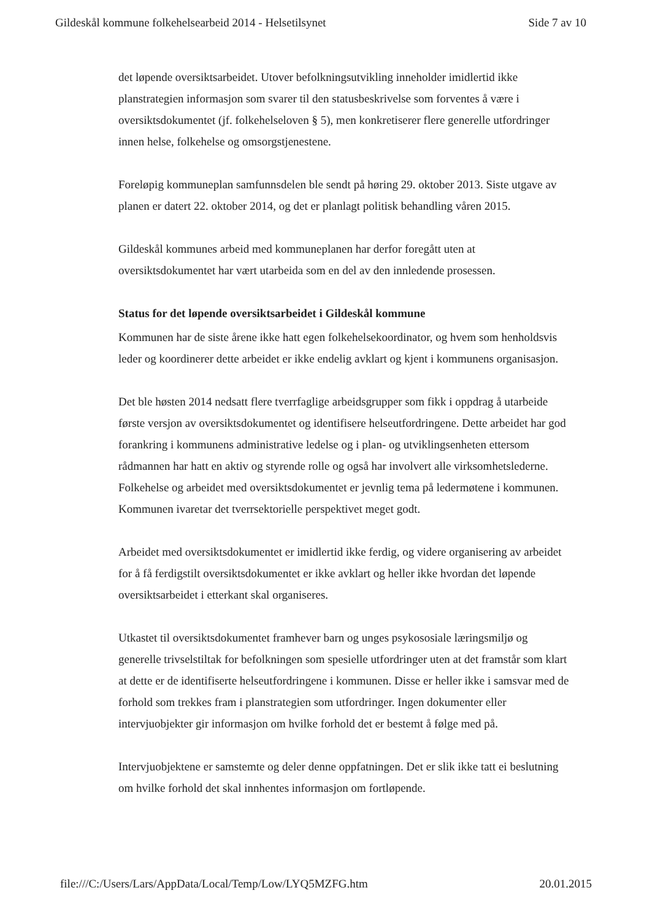Gildeskål kommune folkehelsearbeid 2014 - Helsetilsynet Side 7 av 10
det løpende oversiktsarbeidet. Utover befolkningsutvikling inneholder imidlertid ikke planstrategien informasjon som svarer til den statusbeskrivelse som forventes å være i oversiktsdokumentet (jf. folkehelseloven § 5), men konkretiserer flere generelle utfordringer innen helse, folkehelse og omsorgstjenestene.
Foreløpig kommuneplan samfunnsdelen ble sendt på høring 29. oktober 2013. Siste utgave av planen er datert 22. oktober 2014, og det er planlagt politisk behandling våren 2015.
Gildeskål kommunes arbeid med kommuneplanen har derfor foregått uten at oversiktsdokumentet har vært utarbeida som en del av den innledende prosessen.
Status for det løpende oversiktsarbeidet i Gildeskål kommune
Kommunen har de siste årene ikke hatt egen folkehelsekoordinator, og hvem som henholdsvis leder og koordinerer dette arbeidet er ikke endelig avklart og kjent i kommunens organisasjon.
Det ble høsten 2014 nedsatt flere tverrfaglige arbeidsgrupper som fikk i oppdrag å utarbeide første versjon av oversiktsdokumentet og identifisere helseutfordringene. Dette arbeidet har god forankring i kommunens administrative ledelse og i plan- og utviklingsenheten ettersom rådmannen har hatt en aktiv og styrende rolle og også har involvert alle virksomhetslederne. Folkehelse og arbeidet med oversiktsdokumentet er jevnlig tema på ledermøtene i kommunen. Kommunen ivaretar det tverrsektorielle perspektivet meget godt.
Arbeidet med oversiktsdokumentet er imidlertid ikke ferdig, og videre organisering av arbeidet for å få ferdigstilt oversiktsdokumentet er ikke avklart og heller ikke hvordan det løpende oversiktsarbeidet i etterkant skal organiseres.
Utkastet til oversiktsdokumentet framhever barn og unges psykososiale læringsmiljø og generelle trivselstiltak for befolkningen som spesielle utfordringer uten at det framstår som klart at dette er de identifiserte helseutfordringene i kommunen. Disse er heller ikke i samsvar med de forhold som trekkes fram i planstrategien som utfordringer. Ingen dokumenter eller intervjuobjekter gir informasjon om hvilke forhold det er bestemt å følge med på.
Intervjuobjektene er samstemte og deler denne oppfatningen. Det er slik ikke tatt ei beslutning om hvilke forhold det skal innhentes informasjon om fortløpende.
file:///C:/Users/Lars/AppData/Local/Temp/Low/LYQ5MZFG.htm 20.01.2015